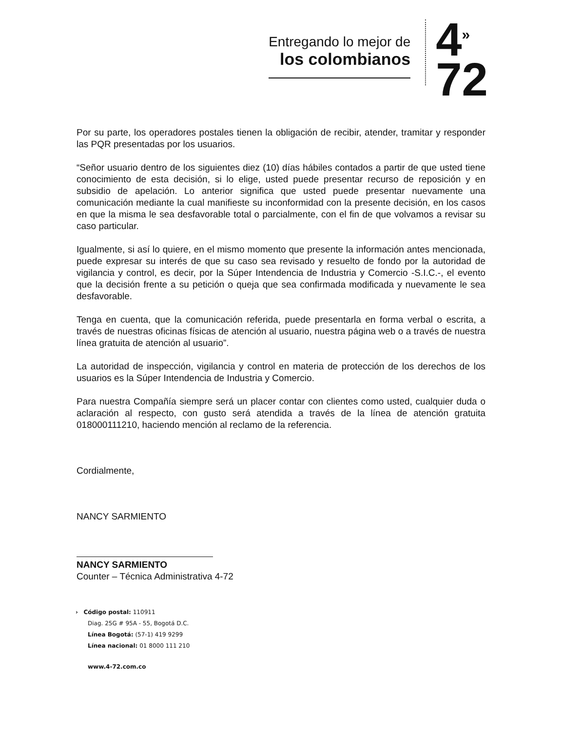Entregando lo mejor de
los colombianos
4<sup>»</sup>
72
Por su parte, los operadores postales tienen la obligación de recibir, atender, tramitar y responder las PQR presentadas por los usuarios.
“Señor usuario dentro de los siguientes diez (10) días hábiles contados a partir de que usted tiene conocimiento de esta decisión, si lo elige, usted puede presentar recurso de reposición y en subsidio de apelación. Lo anterior significa que usted puede presentar nuevamente una comunicación mediante la cual manifieste su inconformidad con la presente decisión, en los casos en que la misma le sea desfavorable total o parcialmente, con el fin de que volvamos a revisar su caso particular.
Igualmente, si así lo quiere, en el mismo momento que presente la información antes mencionada, puede expresar su interés de que su caso sea revisado y resuelto de fondo por la autoridad de vigilancia y control, es decir, por la Súper Intendencia de Industria y Comercio -S.I.C.-, el evento que la decisión frente a su petición o queja que sea confirmada modificada y nuevamente le sea desfavorable.
Tenga en cuenta, que la comunicación referida, puede presentarla en forma verbal o escrita, a través de nuestras oficinas físicas de atención al usuario, nuestra página web o a través de nuestra línea gratuita de atención al usuario”.
La autoridad de inspección, vigilancia y control en materia de protección de los derechos de los usuarios es la Súper Intendencia de Industria y Comercio.
Para nuestra Compañía siempre será un placer contar con clientes como usted, cualquier duda o aclaración al respecto, con gusto será atendida a través de la línea de atención gratuita 018000111210, haciendo mención al reclamo de la referencia.
Cordialmente,
NANCY SARMIENTO
NANCY SARMIENTO
Counter – Técnica Administrativa 4-72
› Código postal: 110911
Diag. 25G # 95A - 55, Bogotá D.C.
Línea Bogotá: (57-1) 419 9299
Línea nacional: 01 8000 111 210
www.4-72.com.co